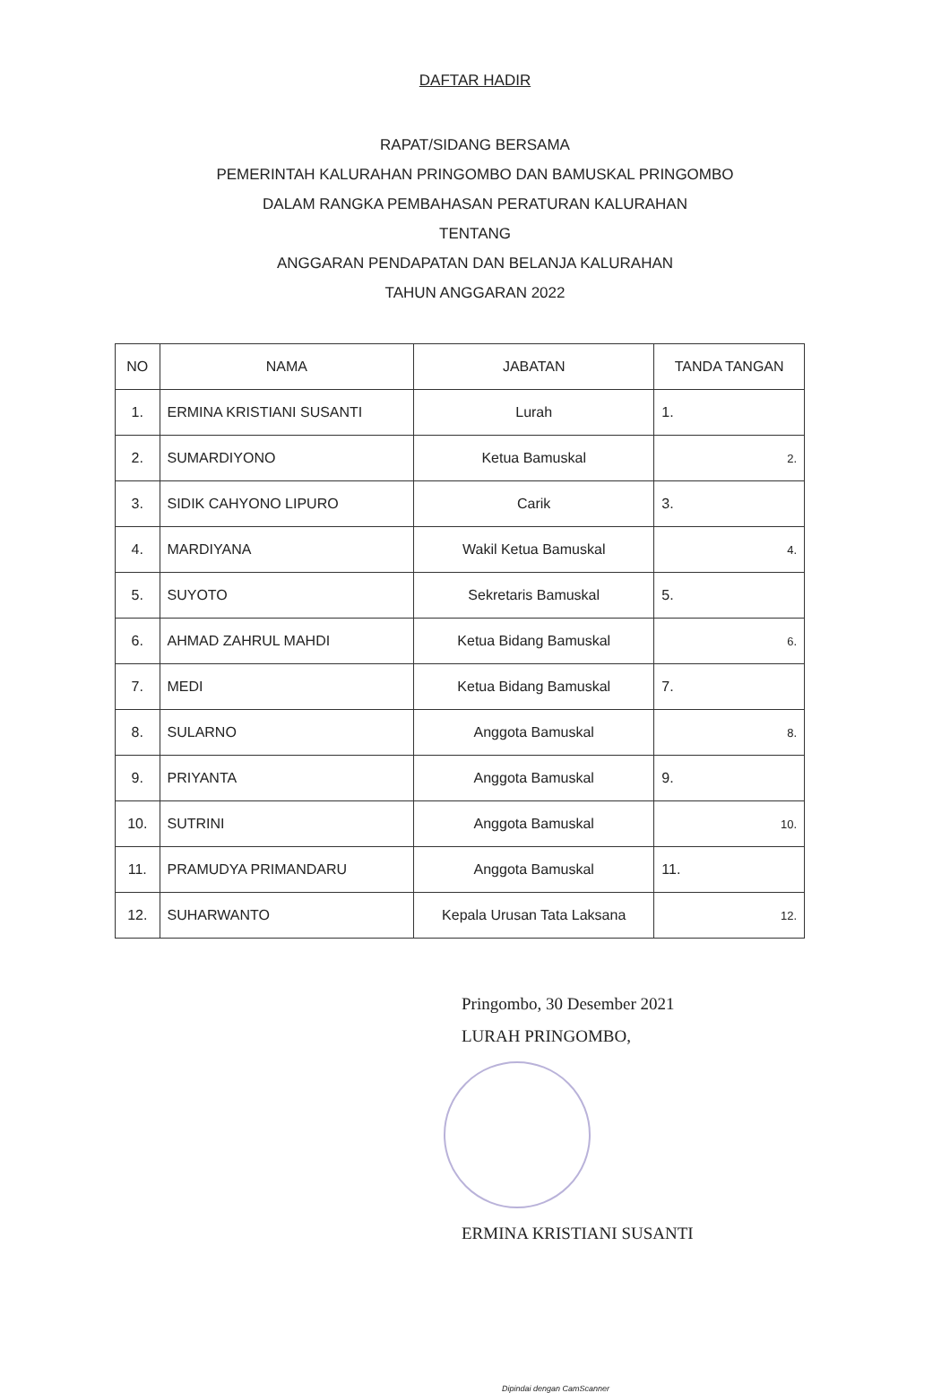DAFTAR HADIR
RAPAT/SIDANG BERSAMA
PEMERINTAH KALURAHAN PRINGOMBO DAN BAMUSKAL PRINGOMBO
DALAM RANGKA PEMBAHASAN PERATURAN KALURAHAN
TENTANG
ANGGARAN PENDAPATAN DAN BELANJA KALURAHAN
TAHUN ANGGARAN 2022
| NO | NAMA | JABATAN | TANDA TANGAN |
| --- | --- | --- | --- |
| 1. | ERMINA KRISTIANI SUSANTI | Lurah | 1. |
| 2. | SUMARDIYONO | Ketua Bamuskal | 2. |
| 3. | SIDIK CAHYONO LIPURO | Carik | 3. |
| 4. | MARDIYANA | Wakil Ketua Bamuskal | 4. |
| 5. | SUYOTO | Sekretaris Bamuskal | 5. |
| 6. | AHMAD ZAHRUL MAHDI | Ketua Bidang Bamuskal | 6. |
| 7. | MEDI | Ketua Bidang Bamuskal | 7. |
| 8. | SULARNO | Anggota Bamuskal | 8. |
| 9. | PRIYANTA | Anggota Bamuskal | 9. |
| 10. | SUTRINI | Anggota Bamuskal | 10. |
| 11. | PRAMUDYA PRIMANDARU | Anggota Bamuskal | 11. |
| 12. | SUHARWANTO | Kepala Urusan Tata Laksana | 12. |
Pringombo, 30 Desember 2021
LURAH PRINGOMBO,
ERMINA KRISTIANI SUSANTI
Dipindai dengan CamScanner